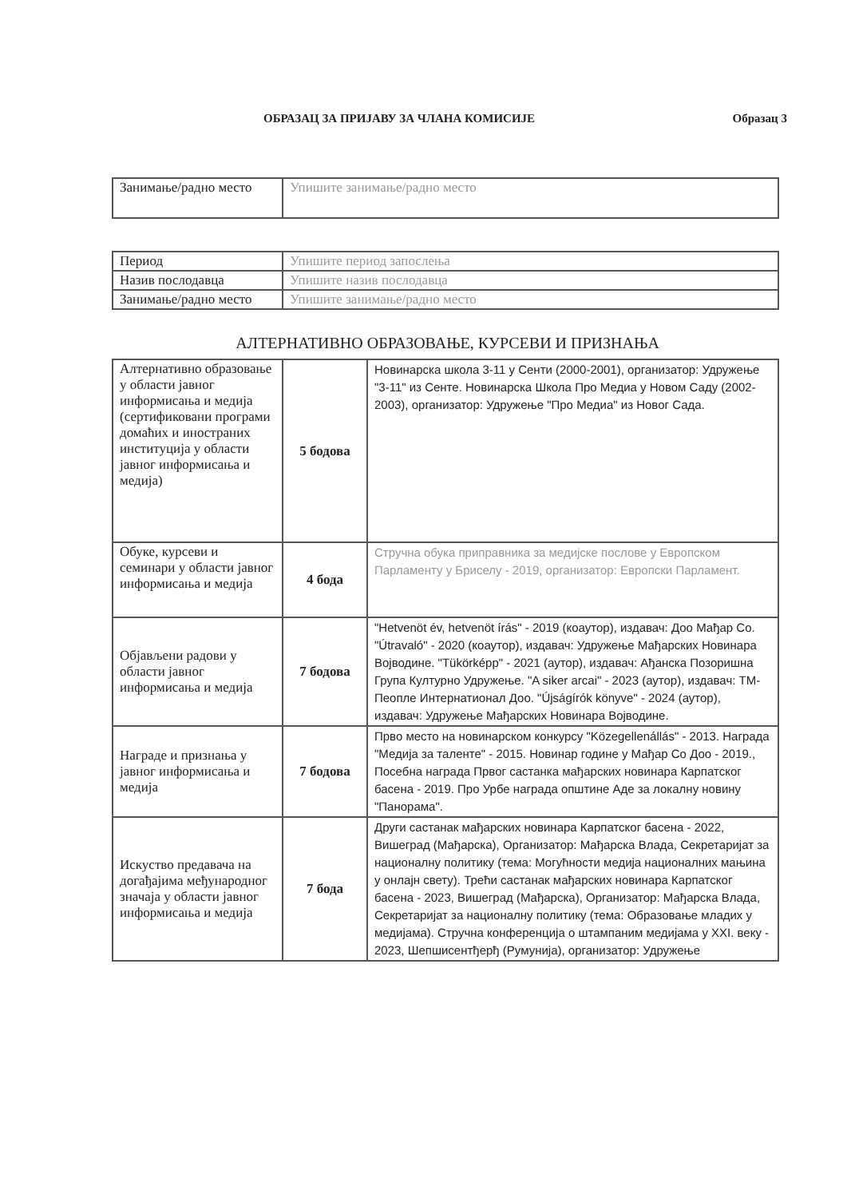ОБРАЗАЦ ЗА ПРИЈАВУ ЗА ЧЛАНА КОМИСИЈЕ
Образац 3
| Занимање/радно место | Упишите занимање/радно место |
| Период | Упишите период запослења |
| Назив послодавца | Упишите назив послодавца |
| Занимање/радно место | Упишите занимање/радно место |
АЛТЕРНАТИВНО ОБРАЗОВАЊЕ, КУРСЕВИ И ПРИЗНАЊА
| Алтернативно образовање у области јавног информисања и медија (сертификовани програми домаћих и иностраних институција у области јавног информисања и медија) | 5 бодова | Новинарска школа 3-11 у Сенти (2000-2001), организатор: Удружење "3-11" из Сенте. Новинарска Школа Про Медиа у Новом Саду (2002-2003), организатор: Удружење "Про Медиа" из Новог Сада. |
| Обуке, курсеви и семинари у области јавног информисања и медија | 4 бода | Стручна обука приправника за медијске послове у Европском Парламенту у Бриселу - 2019, организатор: Европски Парламент. |
| Објављени радови у области јавног информисања и медија | 7 бодова | "Hetvenöt év, hetvenöt írás" - 2019 (коаутор), издавач: Доо Мађар Со. "Útravaló" - 2020 (коаутор), издавач: Удружење Мађарских Новинара Војводине. "Tükörképp" - 2021 (аутор), издавач: Ађанска Позоришна Група Културно Удружење. "A siker arcai" - 2023 (аутор), издавач: ТМ-Пеопле Интернатионал Доо. "Újságírók könyve" - 2024 (аутор), издавач: Удружење Мађарских Новинара Војводине. |
| Награде и признања у јавног информисања и медија | 7 бодова | Прво место на новинарском конкурсу "Közegellenállás" - 2013. Награда "Медија за таленте" - 2015. Новинар године у Мађар Со Доо - 2019., Посебна награда Првог састанка мађарских новинара Карпатског басена - 2019. Про Урбе награда општине Аде за локалну новину "Панорама". |
| Искуство предавача на догађајима међународног значаја у области јавног информисања и медија | 7 бода | Други састанак мађарских новинара Карпатског басена - 2022, Вишеград (Мађарска), Организатор: Мађарска Влада, Секретаријат за националну политику (тема: Могућности медија националних мањина у онлајн свету). Трећи састанак мађарских новинара Карпатског басена - 2023, Вишеград (Мађарска), Организатор: Мађарска Влада, Секретаријат за националну политику (тема: Образовање младих у медијама). Стручна конференција о штампаним медијама у XXI. веку - 2023, Шепшисентђерђ (Румунија), организатор: Удружење |